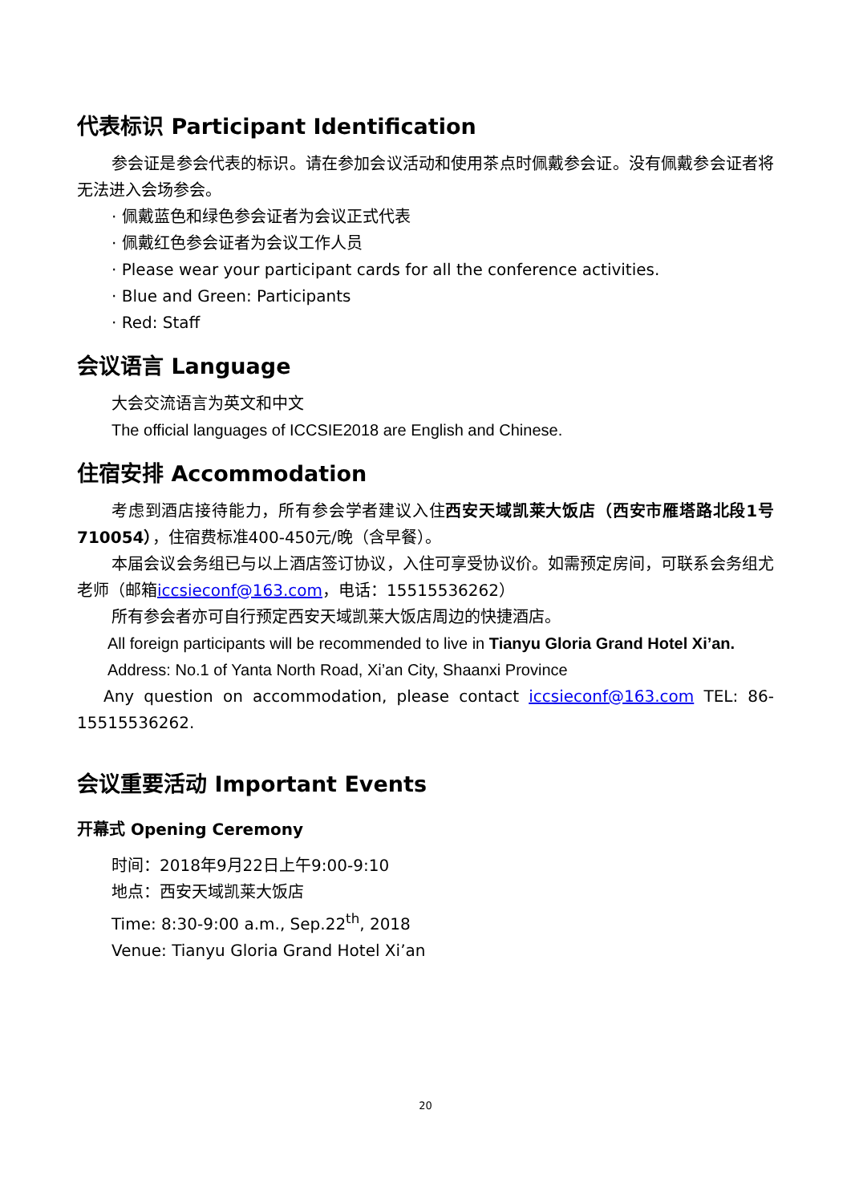代表标识 Participant Identification
参会证是参会代表的标识。请在参加会议活动和使用茶点时佩戴参会证。没有佩戴参会证者将无法进入会场参会。
· 佩戴蓝色和绿色参会证者为会议正式代表
· 佩戴红色参会证者为会议工作人员
· Please wear your participant cards for all the conference activities.
· Blue and Green: Participants
· Red: Staff
会议语言 Language
大会交流语言为英文和中文
The official languages of ICCSIE2018 are English and Chinese.
住宿安排 Accommodation
考虑到酒店接待能力，所有参会学者建议入住西安天域凯莱大饭店（西安市雁塔路北段1号 710054），住宿费标准400-450元/晚（含早餐）。
本届会议会务组已与以上酒店签订协议，入住可享受协议价。如需预定房间，可联系会务组尤老师（邮箱iccsieconf@163.com，电话：15515536262）
所有参会者亦可自行预定西安天域凯莱大饭店周边的快捷酒店。
All foreign participants will be recommended to live in Tianyu Gloria Grand Hotel Xi’an.
Address: No.1 of Yanta North Road, Xi’an City, Shaanxi Province
Any question on accommodation, please contact iccsieconf@163.com TEL: 86-15515536262.
会议重要活动 Important Events
开幕式 Opening Ceremony
时间：2018年9月22日上午9:00-9:10
地点：西安天域凯莱大饭店
Time: 8:30-9:00 a.m., Sep.22<sup>th</sup>, 2018
Venue: Tianyu Gloria Grand Hotel Xi’an
20